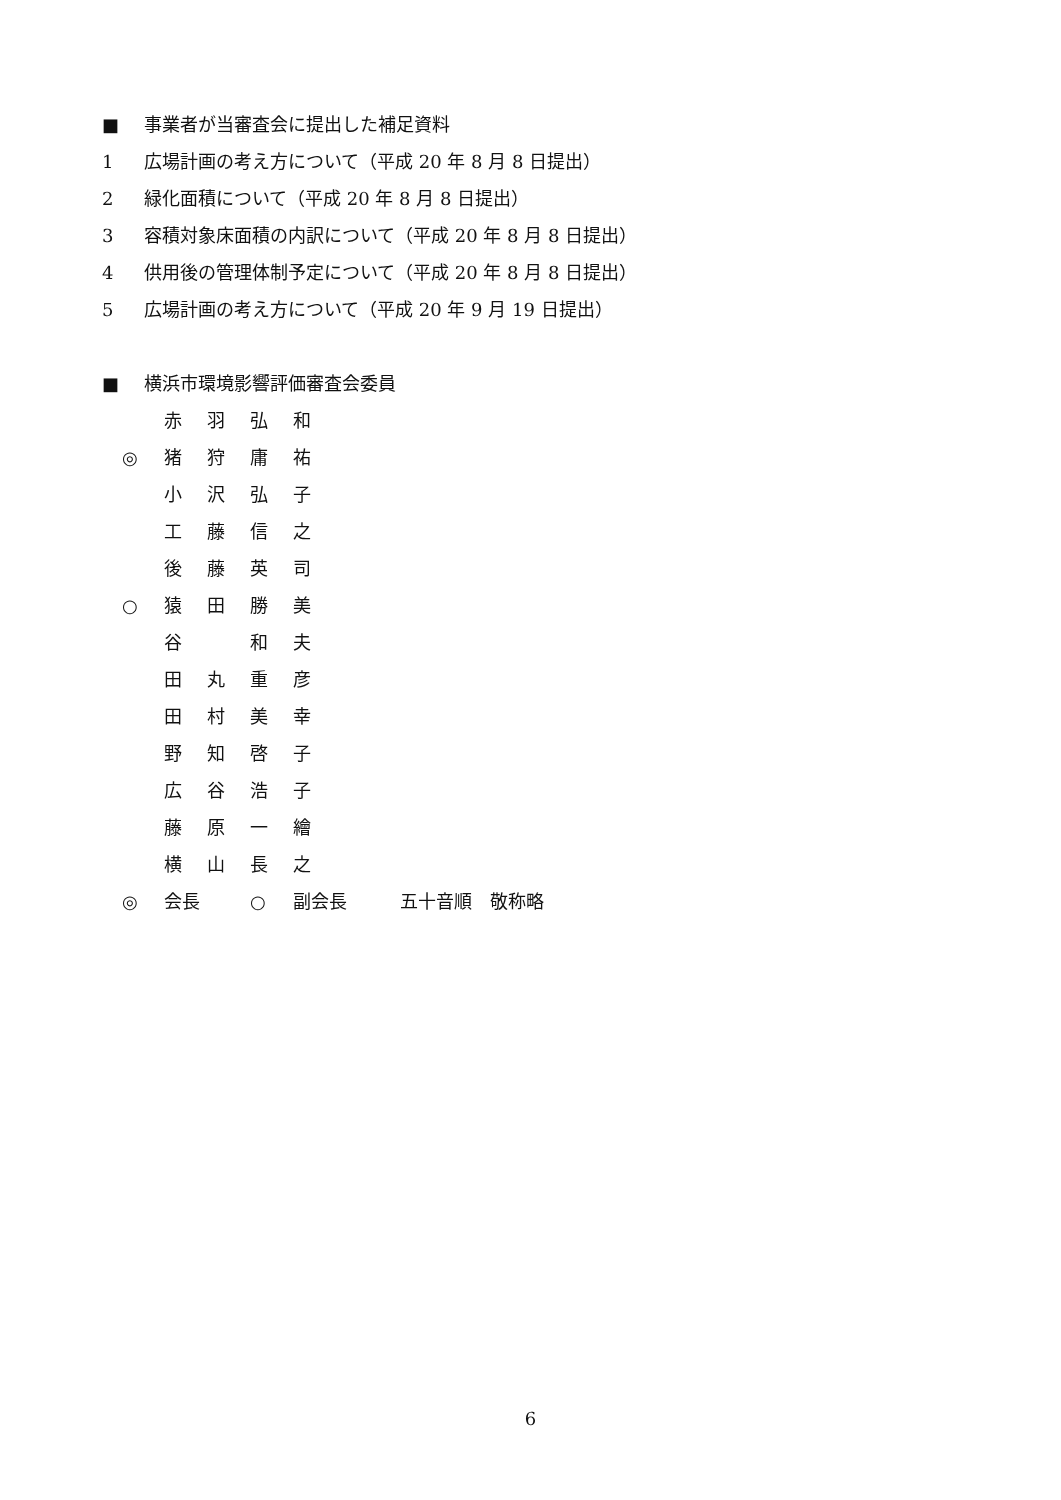■ 事業者が当審査会に提出した補足資料
1 広場計画の考え方について（平成 20 年 8 月 8 日提出）
2 緑化面積について（平成 20 年 8 月 8 日提出）
3 容積対象床面積の内訳について（平成 20 年 8 月 8 日提出）
4 供用後の管理体制予定について（平成 20 年 8 月 8 日提出）
5 広場計画の考え方について（平成 20 年 9 月 19 日提出）
■ 横浜市環境影響評価審査会委員
赤羽弘和
◎ 猪狩庸祐
小沢弘子
工藤信之
後藤英司
○ 猿田勝美
谷 和夫
田丸重彦
田村美幸
野知啓子
広谷浩子
藤原一繪
横山長之
◎ 会長 ○ 副会長 五十音順　敬称略
6